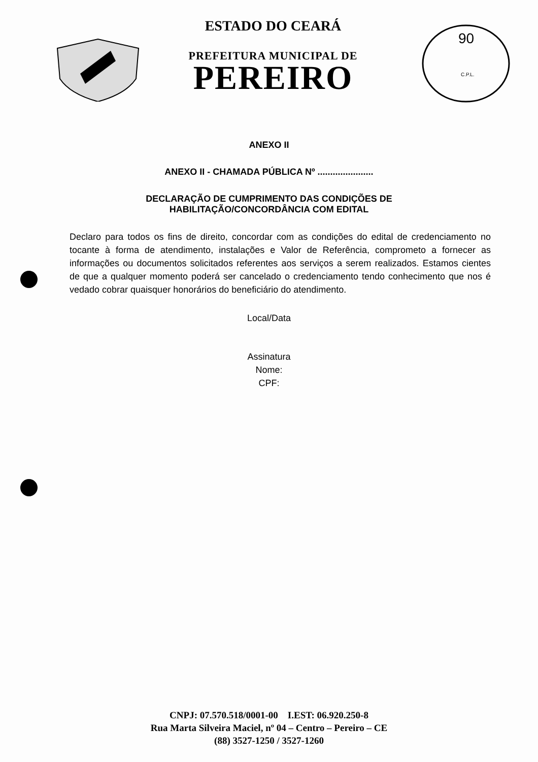ESTADO DO CEARÁ
PREFEITURA MUNICIPAL DE
PEREIRO
90
C.P.L.
ANEXO II
ANEXO II - CHAMADA PÚBLICA Nº ......................
DECLARAÇÃO DE CUMPRIMENTO DAS CONDIÇÕES DE
HABILITAÇÃO/CONCORDÂNCIA COM EDITAL
Declaro para todos os fins de direito, concordar com as condições do edital de credenciamento no tocante à forma de atendimento, instalações e Valor de Referência, comprometo a fornecer as informações ou documentos solicitados referentes aos serviços a serem realizados. Estamos cientes de que a qualquer momento poderá ser cancelado o credenciamento tendo conhecimento que nos é vedado cobrar quaisquer honorários do beneficiário do atendimento.
Local/Data
Assinatura
Nome:
CPF:
CNPJ: 07.570.518/0001-00 I.EST: 06.920.250-8
Rua Marta Silveira Maciel, nº 04 – Centro – Pereiro – CE
(88) 3527-1250 / 3527-1260